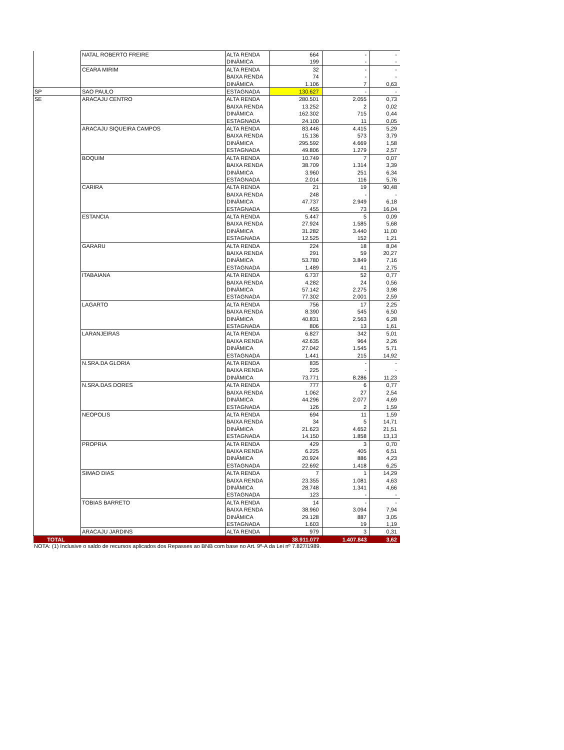| | NATAL ROBERTO FREIRE | ALTA RENDA | 664 | - | - |
| | | DINÂMICA | 199 | - | - |
| | CEARA MIRIM | ALTA RENDA | 32 | - | - |
| | | BAIXA RENDA | 74 | - | - |
| | | DINÂMICA | 1.106 | 7 | 0,63 |
| SP | SAO PAULO | ESTAGNADA | 130.627 | - | - |
| SE | ARACAJU CENTRO | ALTA RENDA | 280.501 | 2.055 | 0,73 |
| | | BAIXA RENDA | 13.252 | 2 | 0,02 |
| | | DINÂMICA | 162.302 | 715 | 0,44 |
| | | ESTAGNADA | 24.100 | 11 | 0,05 |
| | ARACAJU SIQUEIRA CAMPOS | ALTA RENDA | 83.446 | 4.415 | 5,29 |
| | | BAIXA RENDA | 15.136 | 573 | 3,79 |
| | | DINÂMICA | 295.592 | 4.669 | 1,58 |
| | | ESTAGNADA | 49.806 | 1.279 | 2,57 |
| | BOQUIM | ALTA RENDA | 10.749 | 7 | 0,07 |
| | | BAIXA RENDA | 38.709 | 1.314 | 3,39 |
| | | DINÂMICA | 3.960 | 251 | 6,34 |
| | | ESTAGNADA | 2.014 | 116 | 5,76 |
| | CARIRA | ALTA RENDA | 21 | 19 | 90,48 |
| | | BAIXA RENDA | 248 | - | - |
| | | DINÂMICA | 47.737 | 2.949 | 6,18 |
| | | ESTAGNADA | 455 | 73 | 16,04 |
| | ESTANCIA | ALTA RENDA | 5.447 | 5 | 0,09 |
| | | BAIXA RENDA | 27.924 | 1.585 | 5,68 |
| | | DINÂMICA | 31.282 | 3.440 | 11,00 |
| | | ESTAGNADA | 12.525 | 152 | 1,21 |
| | GARARU | ALTA RENDA | 224 | 18 | 8,04 |
| | | BAIXA RENDA | 291 | 59 | 20,27 |
| | | DINÂMICA | 53.780 | 3.849 | 7,16 |
| | | ESTAGNADA | 1.489 | 41 | 2,75 |
| | ITABAIANA | ALTA RENDA | 6.737 | 52 | 0,77 |
| | | BAIXA RENDA | 4.282 | 24 | 0,56 |
| | | DINÂMICA | 57.142 | 2.275 | 3,98 |
| | | ESTAGNADA | 77.302 | 2.001 | 2,59 |
| | LAGARTO | ALTA RENDA | 756 | 17 | 2,25 |
| | | BAIXA RENDA | 8.390 | 545 | 6,50 |
| | | DINÂMICA | 40.831 | 2.563 | 6,28 |
| | | ESTAGNADA | 806 | 13 | 1,61 |
| | LARANJEIRAS | ALTA RENDA | 6.827 | 342 | 5,01 |
| | | BAIXA RENDA | 42.635 | 964 | 2,26 |
| | | DINÂMICA | 27.042 | 1.545 | 5,71 |
| | | ESTAGNADA | 1.441 | 215 | 14,92 |
| | N.SRA.DA GLORIA | ALTA RENDA | 835 | - | - |
| | | BAIXA RENDA | 225 | - | - |
| | | DINÂMICA | 73.771 | 8.286 | 11,23 |
| | N.SRA.DAS DORES | ALTA RENDA | 777 | 6 | 0,77 |
| | | BAIXA RENDA | 1.062 | 27 | 2,54 |
| | | DINÂMICA | 44.296 | 2.077 | 4,69 |
| | | ESTAGNADA | 126 | 2 | 1,59 |
| | NEOPOLIS | ALTA RENDA | 694 | 11 | 1,59 |
| | | BAIXA RENDA | 34 | 5 | 14,71 |
| | | DINÂMICA | 21.623 | 4.652 | 21,51 |
| | | ESTAGNADA | 14.150 | 1.858 | 13,13 |
| | PROPRIA | ALTA RENDA | 429 | 3 | 0,70 |
| | | BAIXA RENDA | 6.225 | 405 | 6,51 |
| | | DINÂMICA | 20.924 | 886 | 4,23 |
| | | ESTAGNADA | 22.692 | 1.418 | 6,25 |
| | SIMAO DIAS | ALTA RENDA | 7 | 1 | 14,29 |
| | | BAIXA RENDA | 23.355 | 1.081 | 4,63 |
| | | DINÂMICA | 28.748 | 1.341 | 4,66 |
| | | ESTAGNADA | 123 | - | - |
| | TOBIAS BARRETO | ALTA RENDA | 14 | - | - |
| | | BAIXA RENDA | 38.960 | 3.094 | 7,94 |
| | | DINÂMICA | 29.128 | 887 | 3,05 |
| | | ESTAGNADA | 1.603 | 19 | 1,19 |
| | ARACAJU JARDINS | ALTA RENDA | 979 | 3 | 0,31 |
| TOTAL | | | 38.911.077 | 1.407.843 | 3,62 |
NOTA: (1) Inclusive o saldo de recursos aplicados dos Repasses ao BNB com base no Art. 9º-A da Lei nº 7.827/1989.